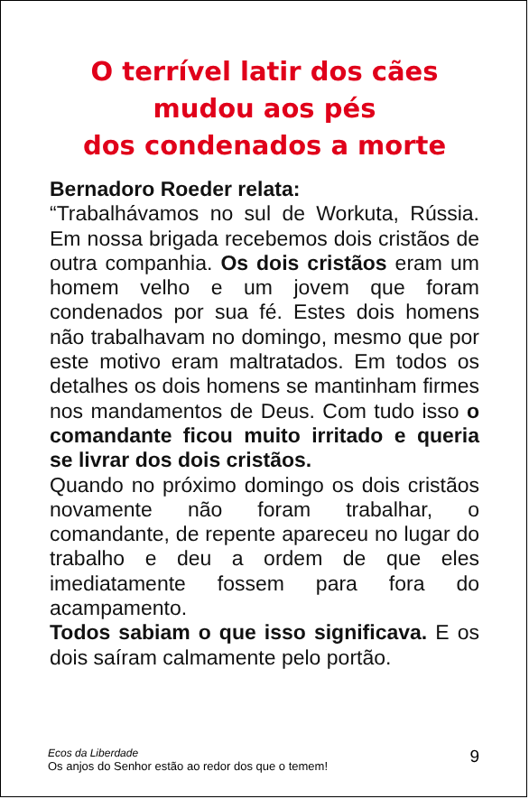O terrível latir dos cães
mudou aos pés
dos condenados a morte
Bernadoro Roeder relata:
“Trabalhávamos no sul de Workuta, Rússia. Em nossa brigada recebemos dois cristãos de outra companhia. Os dois cristãos eram um homem velho e um jovem que foram condenados por sua fé. Estes dois homens não trabalhavam no domingo, mesmo que por este motivo eram maltratados. Em todos os detalhes os dois homens se mantinham firmes nos mandamentos de Deus. Com tudo isso o comandante ficou muito irritado e queria se livrar dos dois cristãos.
Quando no próximo domingo os dois cristãos novamente não foram trabalhar, o comandante, de repente apareceu no lugar do trabalho e deu a ordem de que eles imediatamente fossem para fora do acampamento.
Todos sabiam o que isso significava. E os dois saíram calmamente pelo portão.
Ecos da Liberdade
Os anjos do Senhor estão ao redor dos que o temem!
9